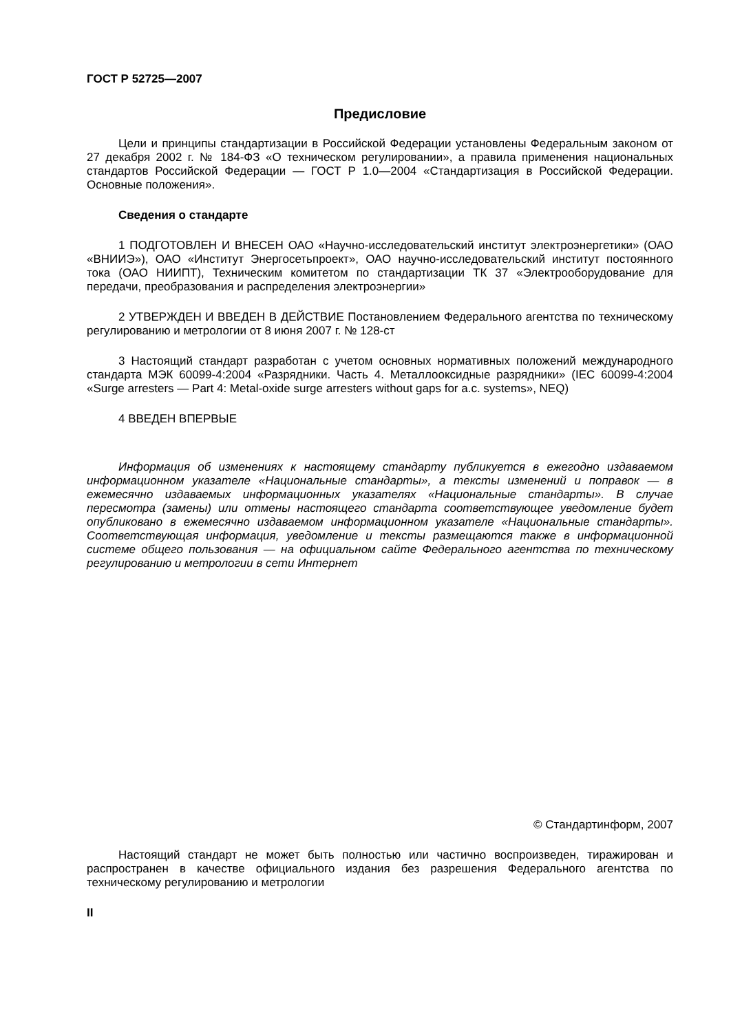ГОСТ Р 52725—2007
Предисловие
Цели и принципы стандартизации в Российской Федерации установлены Федеральным законом от 27 декабря 2002 г. № 184-ФЗ «О техническом регулировании», а правила применения национальных стандартов Российской Федерации — ГОСТ Р 1.0—2004 «Стандартизация в Российской Федерации. Основные положения».
Сведения о стандарте
1 ПОДГОТОВЛЕН И ВНЕСЕН ОАО «Научно-исследовательский институт электроэнергетики» (ОАО «ВНИИЭ»), ОАО «Институт Энергосетьпроект», ОАО научно-исследовательский институт постоянного тока (ОАО НИИПТ), Техническим комитетом по стандартизации ТК 37 «Электрооборудование для передачи, преобразования и распределения электроэнергии»
2 УТВЕРЖДЕН И ВВЕДЕН В ДЕЙСТВИЕ Постановлением Федерального агентства по техническому регулированию и метрологии от 8 июня 2007 г. № 128-ст
3 Настоящий стандарт разработан с учетом основных нормативных положений международного стандарта МЭК 60099-4:2004 «Разрядники. Часть 4. Металлооксидные разрядники» (IEC 60099-4:2004 «Surge arresters — Part 4: Metal-oxide surge arresters without gaps for a.c. systems», NEQ)
4 ВВЕДЕН ВПЕРВЫЕ
Информация об изменениях к настоящему стандарту публикуется в ежегодно издаваемом информационном указателе «Национальные стандарты», а тексты изменений и поправок — в ежемесячно издаваемых информационных указателях «Национальные стандарты». В случае пересмотра (замены) или отмены настоящего стандарта соответствующее уведомление будет опубликовано в ежемесячно издаваемом информационном указателе «Национальные стандарты». Соответствующая информация, уведомление и тексты размещаются также в информационной системе общего пользования — на официальном сайте Федерального агентства по техническому регулированию и метрологии в сети Интернет
© Стандартинформ, 2007
Настоящий стандарт не может быть полностью или частично воспроизведен, тиражирован и распространен в качестве официального издания без разрешения Федерального агентства по техническому регулированию и метрологии
II